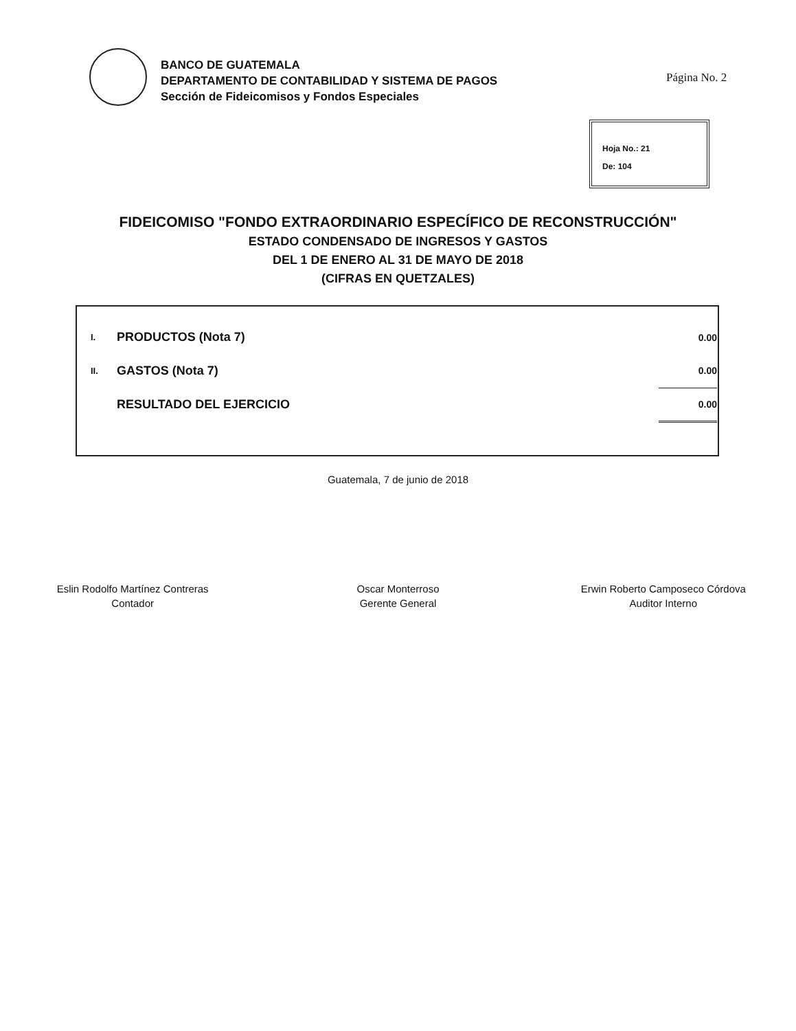BANCO DE GUATEMALA
DEPARTAMENTO DE CONTABILIDAD Y SISTEMA DE PAGOS
Sección de Fideicomisos y Fondos Especiales
Página No. 2
Hoja No.: 21
De: 104
FIDEICOMISO "FONDO EXTRAORDINARIO ESPECÍFICO DE RECONSTRUCCIÓN"
ESTADO CONDENSADO DE INGRESOS Y GASTOS
DEL 1 DE ENERO AL 31 DE MAYO DE 2018
(CIFRAS EN QUETZALES)
| I. | PRODUCTOS (Nota 7) | 0.00 |
| II. | GASTOS (Nota 7) | 0.00 |
| | RESULTADO DEL EJERCICIO | 0.00 |
Guatemala, 7 de junio de 2018
Eslin Rodolfo Martínez Contreras
Contador
Oscar Monterroso
Gerente General
Erwin Roberto Camposeco Córdova
Auditor Interno